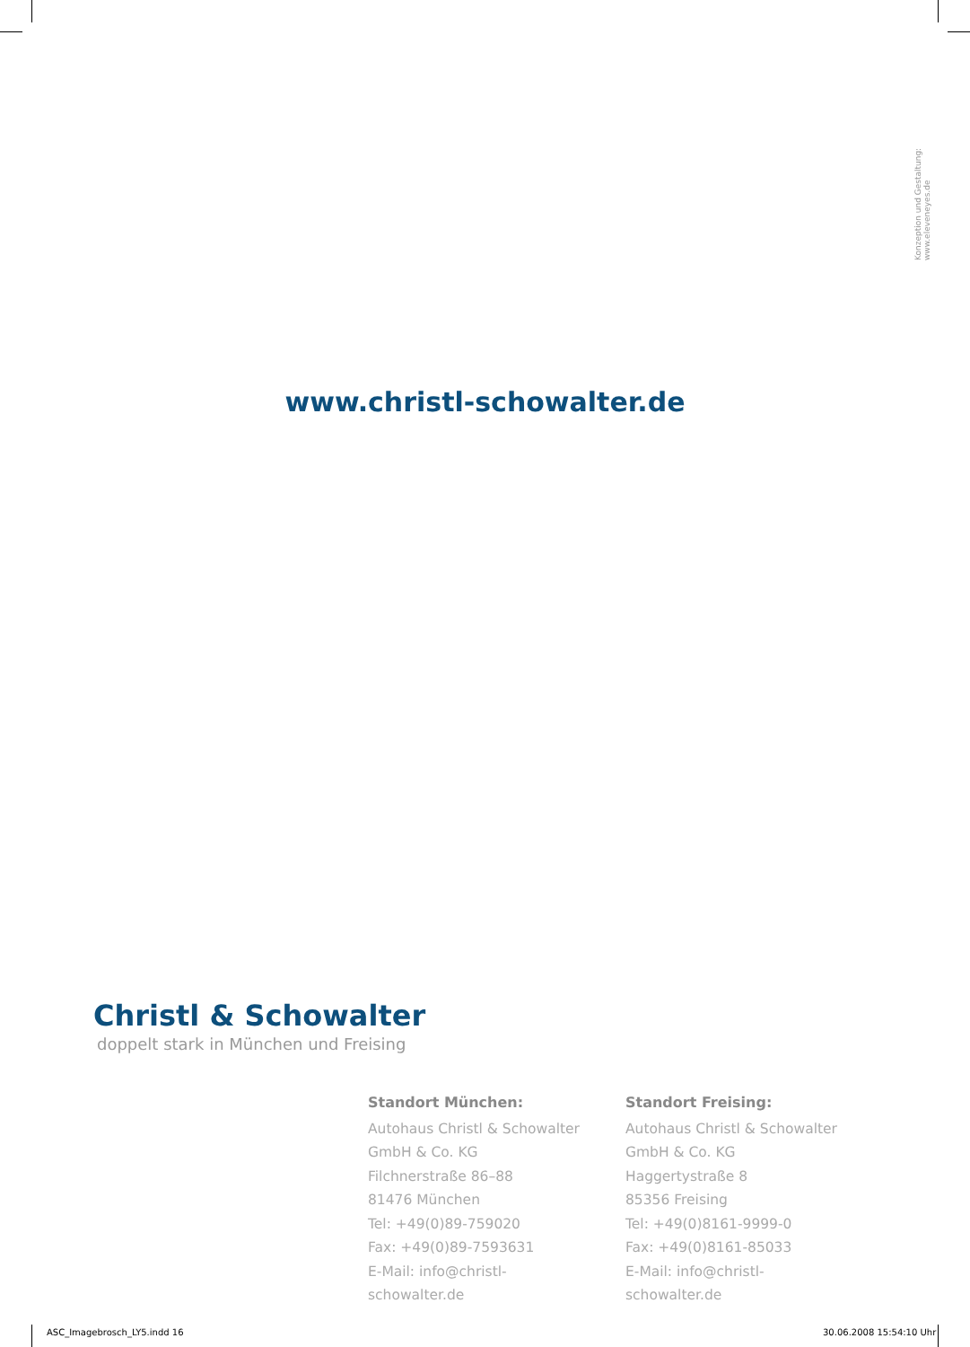Konzeption und Gestaltung: www.eleveneyes.de
www.christl-schowalter.de
Christl & Schowalter
doppelt stark in München und Freising
Standort München:
Autohaus Christl & Schowalter
GmbH & Co. KG
Filchnerstraße 86–88
81476 München
Tel: +49(0)89-759020
Fax: +49(0)89-7593631
E-Mail: info@christl-schowalter.de
Standort Freising:
Autohaus Christl & Schowalter
GmbH & Co. KG
Haggertystraße 8
85356 Freising
Tel: +49(0)8161-9999-0
Fax: +49(0)8161-85033
E-Mail: info@christl-schowalter.de
ASC_Imagebrosch_LY5.indd 16 30.06.2008 15:54:10 Uhr